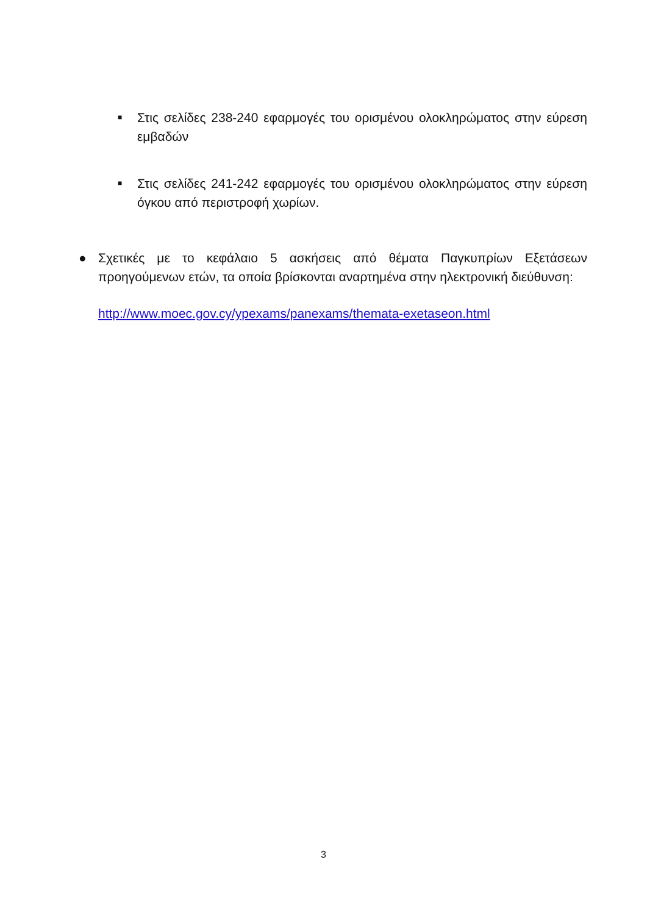■
Στις σελίδες 238-240 εφαρμογές του ορισμένου ολοκληρώματος στην εύρεση εμβαδών
■
Στις σελίδες 241-242 εφαρμογές του ορισμένου ολοκληρώματος στην εύρεση όγκου από περιστροφή χωρίων.
● Σχετικές με το κεφάλαιο 5 ασκήσεις από θέματα Παγκυπρίων Εξετάσεων προηγούμενων ετών, τα οποία βρίσκονται αναρτημένα στην ηλεκτρονική διεύθυνση:
http://www.moec.gov.cy/ypexams/panexams/themata-exetaseon.html
3